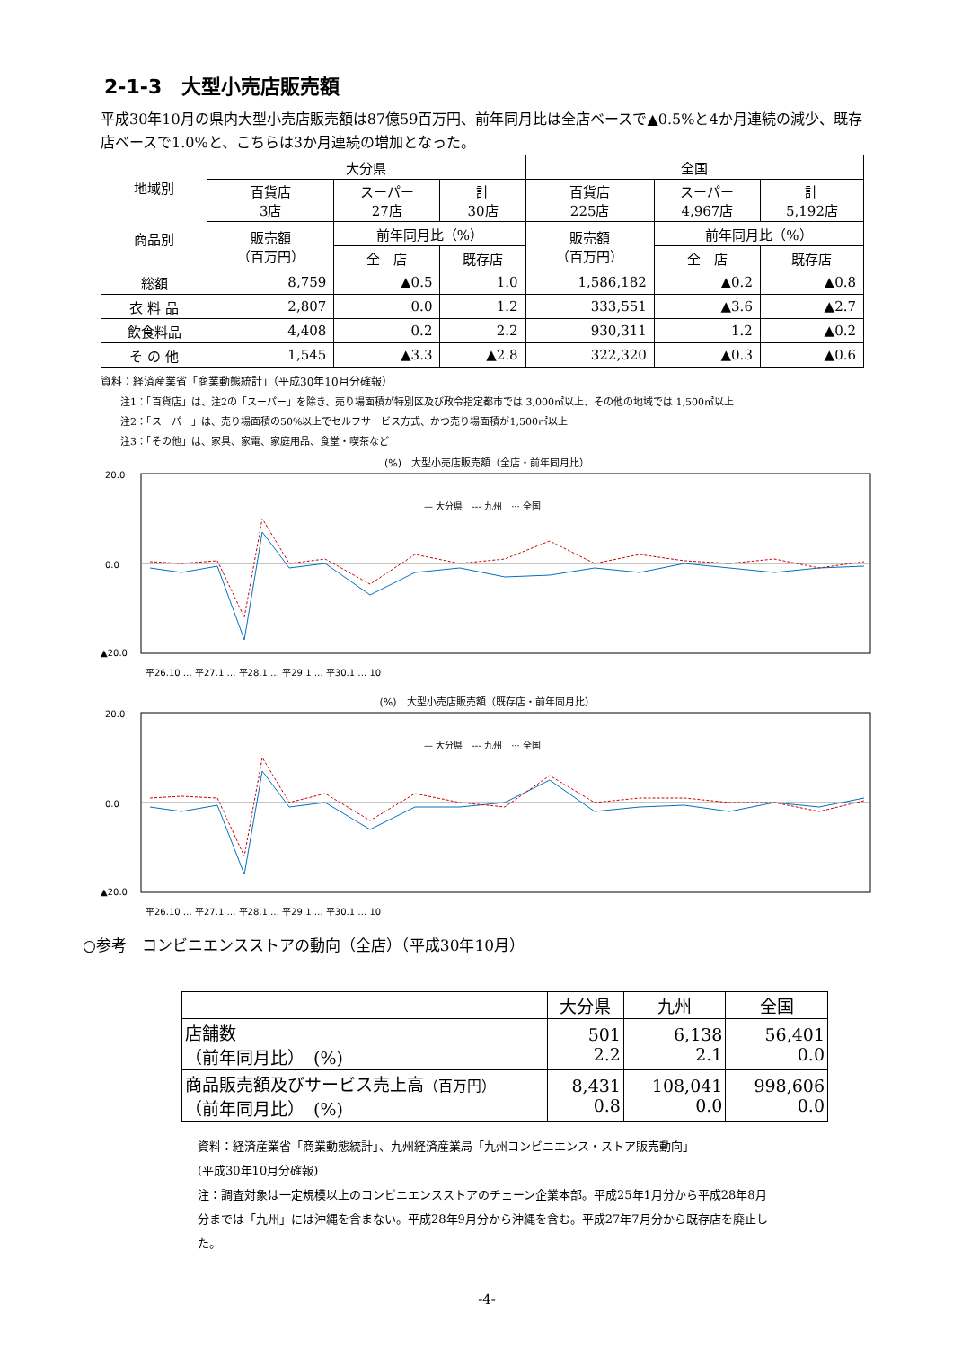2-1-3　大型小売店販売額
平成30年10月の県内大型小売店販売額は87億59百万円、前年同月比は全店ベースで▲0.5%と4か月連続の減少、既存店ベースで1.0%と、こちらは3か月連続の増加となった。
| 地域別 商品別 | 大分県 | | | 全国 | | |
| --- | --- | --- | --- | --- | --- | --- |
| | 百貨店 3店 | スーパー 27店 | 計 30店 | 百貨店 225店 | スーパー 4,967店 | 計 5,192店 |
| | 販売額 （百万円） | 前年同月比（%） | | 販売額 （百万円） | 前年同月比（%） | |
| | | 全 店 | 既存店 | | 全 店 | 既存店 |
| 総額 | 8,759 | ▲0.5 | 1.0 | 1,586,182 | ▲0.2 | ▲0.8 |
| 衣 料 品 | 2,807 | 0.0 | 1.2 | 333,551 | ▲3.6 | ▲2.7 |
| 飲食料品 | 4,408 | 0.2 | 2.2 | 930,311 | 1.2 | ▲0.2 |
| そ の 他 | 1,545 | ▲3.3 | ▲2.8 | 322,320 | ▲0.3 | ▲0.6 |
資料：経済産業省「商業動態統計」（平成30年10月分確報）
注1：「百貨店」は、注2の「スーパー」を除き、売り場面積が特別区及び政令指定都市では 3,000㎡以上、その他の地域では 1,500㎡以上
注2：「スーパー」は、売り場面積の50%以上でセルフサービス方式、かつ売り場面積が1,500㎡以上
注3：「その他」は、家具、家電、家庭用品、食堂・喫茶など
(%)　大型小売店販売額（全店・前年同月比）
20.0
0.0
▲20.0
— 大分県　--- 九州　··· 全国
平26.10 … 平27.1 … 平28.1 … 平29.1 … 平30.1 … 10
(%)　大型小売店販売額（既存店・前年同月比）
20.0
0.0
▲20.0
— 大分県　--- 九州　··· 全国
平26.10 … 平27.1 … 平28.1 … 平29.1 … 平30.1 … 10
○参考　コンビニエンスストアの動向（全店）（平成30年10月）
| | 大分県 | 九州 | 全国 |
| 店舗数 （前年同月比） (%) | 501 2.2 | 6,138 2.1 | 56,401 0.0 |
| 商品販売額及びサービス売上高 （百万円） （前年同月比） (%) | 8,431 0.8 | 108,041 0.0 | 998,606 0.0 |
資料：経済産業省「商業動態統計」、九州経済産業局「九州コンビニエンス・ストア販売動向」
(平成30年10月分確報)
注：調査対象は一定規模以上のコンビニエンスストアのチェーン企業本部。平成25年1月分から平成28年8月分までは「九州」には沖縄を含まない。平成28年9月分から沖縄を含む。平成27年7月分から既存店を廃止した。
-4-